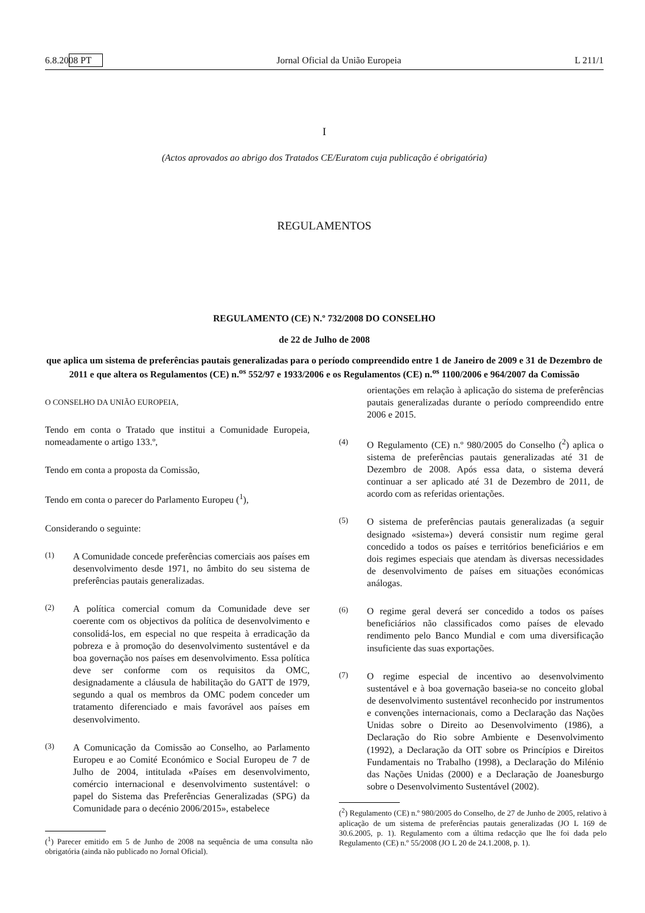6.8.2008 PT Jornal Oficial da União Europeia L 211/1
I
(Actos aprovados ao abrigo dos Tratados CE/Euratom cuja publicação é obrigatória)
REGULAMENTOS
REGULAMENTO (CE) N.º 732/2008 DO CONSELHO
de 22 de Julho de 2008
que aplica um sistema de preferências pautais generalizadas para o período compreendido entre 1 de Janeiro de 2009 e 31 de Dezembro de 2011 e que altera os Regulamentos (CE) n.<sup>os</sup> 552/97 e 1933/2006 e os Regulamentos (CE) n.<sup>os</sup> 1100/2006 e 964/2007 da Comissão
O CONSELHO DA UNIÃO EUROPEIA,
Tendo em conta o Tratado que institui a Comunidade Europeia, nomeadamente o artigo 133.º,
Tendo em conta a proposta da Comissão,
Tendo em conta o parecer do Parlamento Europeu (<sup>1</sup>),
Considerando o seguinte:
(1) A Comunidade concede preferências comerciais aos países em desenvolvimento desde 1971, no âmbito do seu sistema de preferências pautais generalizadas.
(2) A política comercial comum da Comunidade deve ser coerente com os objectivos da política de desenvolvimento e consolidá-los, em especial no que respeita à erradicação da pobreza e à promoção do desenvolvimento sustentável e da boa governação nos países em desenvolvimento. Essa política deve ser conforme com os requisitos da OMC, designadamente a cláusula de habilitação do GATT de 1979, segundo a qual os membros da OMC podem conceder um tratamento diferenciado e mais favorável aos países em desenvolvimento.
(3) A Comunicação da Comissão ao Conselho, ao Parlamento Europeu e ao Comité Económico e Social Europeu de 7 de Julho de 2004, intitulada «Países em desenvolvimento, comércio internacional e desenvolvimento sustentável: o papel do Sistema das Preferências Generalizadas (SPG) da Comunidade para o decénio 2006/2015», estabelece
(<sup>1</sup>) Parecer emitido em 5 de Junho de 2008 na sequência de uma consulta não obrigatória (ainda não publicado no Jornal Oficial).
orientações em relação à aplicação do sistema de preferências pautais generalizadas durante o período compreendido entre 2006 e 2015.
(4) O Regulamento (CE) n.º 980/2005 do Conselho (<sup>2</sup>) aplica o sistema de preferências pautais generalizadas até 31 de Dezembro de 2008. Após essa data, o sistema deverá continuar a ser aplicado até 31 de Dezembro de 2011, de acordo com as referidas orientações.
(5) O sistema de preferências pautais generalizadas (a seguir designado «sistema») deverá consistir num regime geral concedido a todos os países e territórios beneficiários e em dois regimes especiais que atendam às diversas necessidades de desenvolvimento de países em situações económicas análogas.
(6) O regime geral deverá ser concedido a todos os países beneficiários não classificados como países de elevado rendimento pelo Banco Mundial e com uma diversificação insuficiente das suas exportações.
(7) O regime especial de incentivo ao desenvolvimento sustentável e à boa governação baseia-se no conceito global de desenvolvimento sustentável reconhecido por instrumentos e convenções internacionais, como a Declaração das Nações Unidas sobre o Direito ao Desenvolvimento (1986), a Declaração do Rio sobre Ambiente e Desenvolvimento (1992), a Declaração da OIT sobre os Princípios e Direitos Fundamentais no Trabalho (1998), a Declaração do Milénio das Nações Unidas (2000) e a Declaração de Joanesburgo sobre o Desenvolvimento Sustentável (2002).
(<sup>2</sup>) Regulamento (CE) n.º 980/2005 do Conselho, de 27 de Junho de 2005, relativo à aplicação de um sistema de preferências pautais generalizadas (JO L 169 de 30.6.2005, p. 1). Regulamento com a última redacção que lhe foi dada pelo Regulamento (CE) n.º 55/2008 (JO L 20 de 24.1.2008, p. 1).